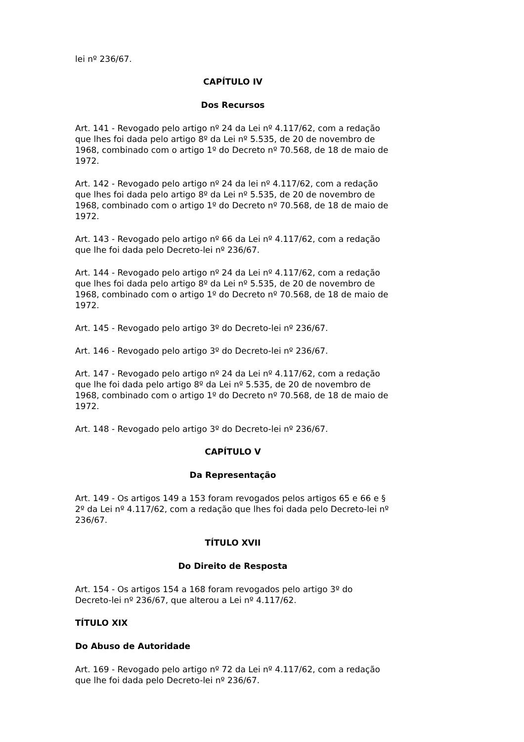lei nº 236/67.
CAPÍTULO IV
Dos Recursos
Art. 141 - Revogado pelo artigo nº 24 da Lei nº 4.117/62, com a redação que lhes foi dada pelo artigo 8º da Lei nº 5.535, de 20 de novembro de 1968, combinado com o artigo 1º do Decreto nº 70.568, de 18 de maio de 1972.
Art. 142 - Revogado pelo artigo nº 24 da lei nº 4.117/62, com a redação que lhes foi dada pelo artigo 8º da Lei nº 5.535, de 20 de novembro de 1968, combinado com o artigo 1º do Decreto nº 70.568, de 18 de maio de 1972.
Art. 143 - Revogado pelo artigo nº 66 da Lei nº 4.117/62, com a redação que lhe foi dada pelo Decreto-lei nº 236/67.
Art. 144 - Revogado pelo artigo nº 24 da Lei nº 4.117/62, com a redação que lhes foi dada pelo artigo 8º da Lei nº 5.535, de 20 de novembro de 1968, combinado com o artigo 1º do Decreto nº 70.568, de 18 de maio de 1972.
Art. 145 - Revogado pelo artigo 3º do Decreto-lei nº 236/67.
Art. 146 - Revogado pelo artigo 3º do Decreto-lei nº 236/67.
Art. 147 - Revogado pelo artigo nº 24 da Lei nº 4.117/62, com a redação que lhe foi dada pelo artigo 8º da Lei nº 5.535, de 20 de novembro de 1968, combinado com o artigo 1º do Decreto nº 70.568, de 18 de maio de 1972.
Art. 148 - Revogado pelo artigo 3º do Decreto-lei nº 236/67.
CAPÍTULO V
Da Representação
Art. 149 - Os artigos 149 a 153 foram revogados pelos artigos 65 e 66 e § 2º da Lei nº 4.117/62, com a redação que lhes foi dada pelo Decreto-lei nº 236/67.
TÍTULO XVII
Do Direito de Resposta
Art. 154 - Os artigos 154 a 168 foram revogados pelo artigo 3º do Decreto-lei nº 236/67, que alterou a Lei nº 4.117/62.
TÍTULO XIX
Do Abuso de Autoridade
Art. 169 - Revogado pelo artigo nº 72 da Lei nº 4.117/62, com a redação que lhe foi dada pelo Decreto-lei nº 236/67.